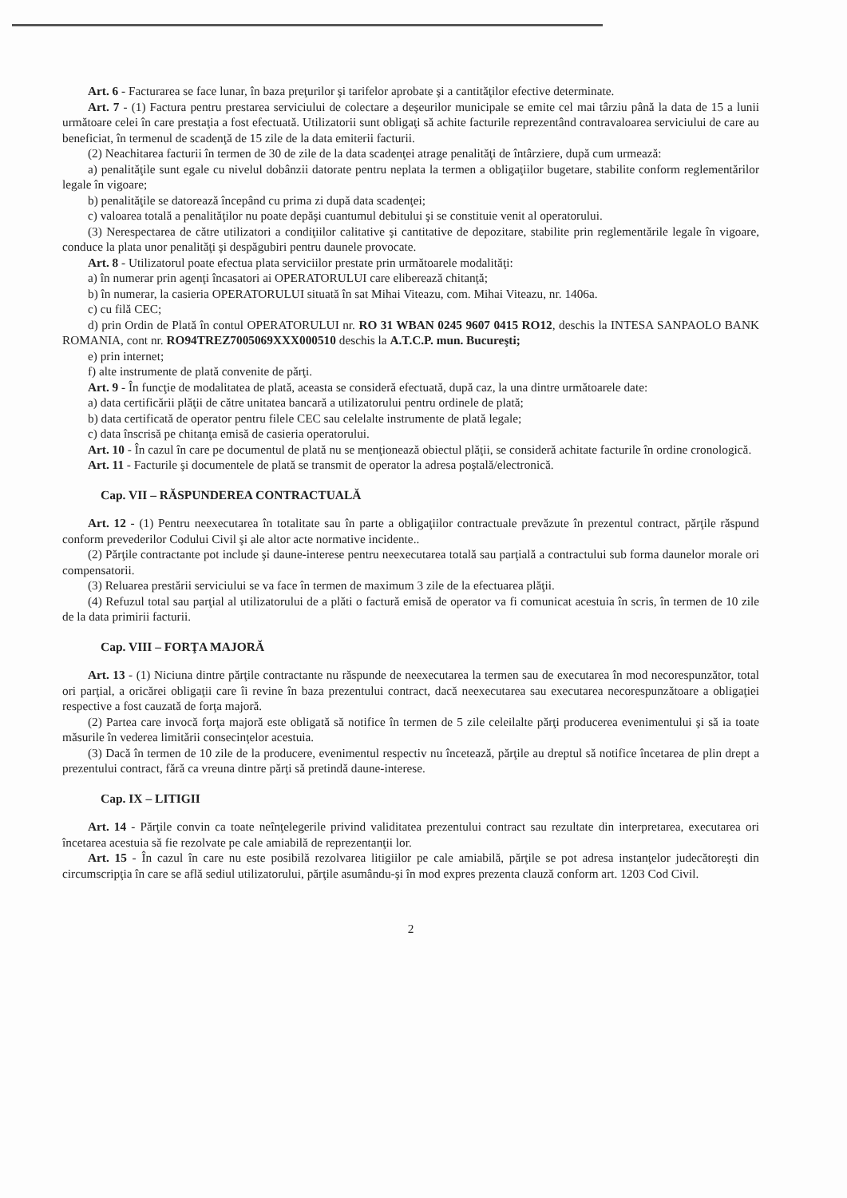Art. 6 - Facturarea se face lunar, în baza preţurilor şi tarifelor aprobate şi a cantităţilor efective determinate.
Art. 7 - (1) Factura pentru prestarea serviciului de colectare a deşeurilor municipale se emite cel mai târziu până la data de 15 a lunii următoare celei în care prestaţia a fost efectuată. Utilizatorii sunt obligaţi să achite facturile reprezentând contravaloarea serviciului de care au beneficiat, în termenul de scadenţă de 15 zile de la data emiterii facturii.
(2) Neachitarea facturii în termen de 30 de zile de la data scadenţei atrage penalităţi de întârziere, după cum urmează:
a) penalităţile sunt egale cu nivelul dobânzii datorate pentru neplata la termen a obligaţiilor bugetare, stabilite conform reglementărilor legale în vigoare;
b) penalităţile se datorează începând cu prima zi după data scadenţei;
c) valoarea totală a penalităţilor nu poate depăşi cuantumul debitului şi se constituie venit al operatorului.
(3) Nerespectarea de către utilizatori a condiţiilor calitative şi cantitative de depozitare, stabilite prin reglementările legale în vigoare, conduce la plata unor penalităţi şi despăgubiri pentru daunele provocate.
Art. 8 - Utilizatorul poate efectua plata serviciilor prestate prin următoarele modalităţi:
a) în numerar prin agenţi încasatori ai OPERATORULUI care eliberează chitanţă;
b) în numerar, la casieria OPERATORULUI situată în sat Mihai Viteazu, com. Mihai Viteazu, nr. 1406a.
c) cu filă CEC;
d) prin Ordin de Plată în contul OPERATORULUI nr. RO 31 WBAN 0245 9607 0415 RO12, deschis la INTESA SANPAOLO BANK ROMANIA, cont nr. RO94TREZ7005069XXX000510 deschis la A.T.C.P. mun. Bucureşti;
e) prin internet;
f) alte instrumente de plată convenite de părţi.
Art. 9 - În funcţie de modalitatea de plată, aceasta se consideră efectuată, după caz, la una dintre următoarele date:
a) data certificării plăţii de către unitatea bancară a utilizatorului pentru ordinele de plată;
b) data certificată de operator pentru filele CEC sau celelalte instrumente de plată legale;
c) data înscrisă pe chitanţa emisă de casieria operatorului.
Art. 10 - În cazul în care pe documentul de plată nu se menţionează obiectul plăţii, se consideră achitate facturile în ordine cronologică.
Art. 11 - Facturile şi documentele de plată se transmit de operator la adresa poştală/electronică.
Cap. VII – RĂSPUNDEREA CONTRACTUALĂ
Art. 12 - (1) Pentru neexecutarea în totalitate sau în parte a obligaţiilor contractuale prevăzute în prezentul contract, părţile răspund conform prevederilor Codului Civil şi ale altor acte normative incidente..
(2) Părţile contractante pot include şi daune-interese pentru neexecutarea totală sau parţială a contractului sub forma daunelor morale ori compensatorii.
(3) Reluarea prestării serviciului se va face în termen de maximum 3 zile de la efectuarea plăţii.
(4) Refuzul total sau parţial al utilizatorului de a plăti o factură emisă de operator va fi comunicat acestuia în scris, în termen de 10 zile de la data primirii facturii.
Cap. VIII – FORŢA MAJORĂ
Art. 13 - (1) Niciuna dintre părţile contractante nu răspunde de neexecutarea la termen sau de executarea în mod necorespunzător, total ori parţial, a oricărei obligaţii care îi revine în baza prezentului contract, dacă neexecutarea sau executarea necorespunzătoare a obligaţiei respective a fost cauzată de forţa majoră.
(2) Partea care invocă forţa majoră este obligată să notifice în termen de 5 zile celeilalte părţi producerea evenimentului şi să ia toate măsurile în vederea limitării consecinţelor acestuia.
(3) Dacă în termen de 10 zile de la producere, evenimentul respectiv nu încetează, părţile au dreptul să notifice încetarea de plin drept a prezentului contract, fără ca vreuna dintre părţi să pretindă daune-interese.
Cap. IX – LITIGII
Art. 14 - Părţile convin ca toate neînţelegerile privind validitatea prezentului contract sau rezultate din interpretarea, executarea ori încetarea acestuia să fie rezolvate pe cale amiabilă de reprezentanţii lor.
Art. 15 - În cazul în care nu este posibilă rezolvarea litigiilor pe cale amiabilă, părţile se pot adresa instanţelor judecătoreşti din circumscripţia în care se află sediul utilizatorului, părţile asumându-şi în mod expres prezenta clauză conform art. 1203 Cod Civil.
2